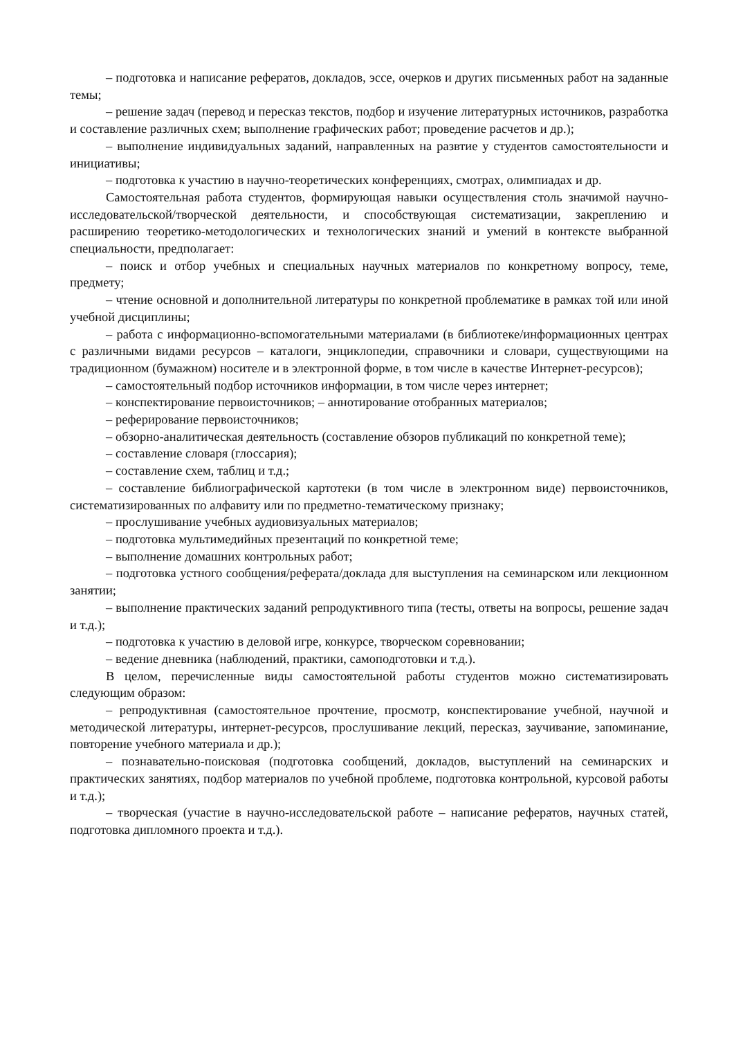– подготовка и написание рефератов, докладов, эссе, очерков и других письменных работ на заданные темы;
– решение задач (перевод и пересказ текстов, подбор и изучение литературных источников, разработка и составление различных схем; выполнение графических работ; проведение расчетов и др.);
– выполнение индивидуальных заданий, направленных на развтие у студентов самостоятельности и инициативы;
– подготовка к участию в научно-теоретических конференциях, смотрах, олимпиадах и др.
Самостоятельная работа студентов, формирующая навыки осуществления столь значимой научно-исследовательской/творческой деятельности, и способствующая систематизации, закреплению и расширению теоретико-методологических и технологических знаний и умений в контексте выбранной специальности, предполагает:
– поиск и отбор учебных и специальных научных материалов по конкретному вопросу, теме, предмету;
– чтение основной и дополнительной литературы по конкретной проблематике в рамках той или иной учебной дисциплины;
– работа с информационно-вспомогательными материалами (в библиотеке/информационных центрах с различными видами ресурсов – каталоги, энциклопедии, справочники и словари, существующими на традиционном (бумажном) носителе и в электронной форме, в том числе в качестве Интернет-ресурсов);
– самостоятельный подбор источников информации, в том числе через интернет;
– конспектирование первоисточников; – аннотирование отобранных материалов;
– реферирование первоисточников;
– обзорно-аналитическая деятельность (составление обзоров публикаций по конкретной теме);
– составление словаря (глоссария);
– составление схем, таблиц и т.д.;
– составление библиографической картотеки (в том числе в электронном виде) первоисточников, систематизированных по алфавиту или по предметно-тематическому признаку;
– прослушивание учебных аудиовизуальных материалов;
– подготовка мультимедийных презентаций по конкретной теме;
– выполнение домашних контрольных работ;
– подготовка устного сообщения/реферата/доклада для выступления на семинарском или лекционном занятии;
– выполнение практических заданий репродуктивного типа (тесты, ответы на вопросы, решение задач и т.д.);
– подготовка к участию в деловой игре, конкурсе, творческом соревновании;
– ведение дневника (наблюдений, практики, самоподготовки и т.д.).
В целом, перечисленные виды самостоятельной работы студентов можно систематизировать следующим образом:
– репродуктивная (самостоятельное прочтение, просмотр, конспектирование учебной, научной и методической литературы, интернет-ресурсов, прослушивание лекций, пересказ, заучивание, запоминание, повторение учебного материала и др.);
– познавательно-поисковая (подготовка сообщений, докладов, выступлений на семинарских и практических занятиях, подбор материалов по учебной проблеме, подготовка контрольной, курсовой работы и т.д.);
– творческая (участие в научно-исследовательской работе – написание рефератов, научных статей, подготовка дипломного проекта и т.д.).